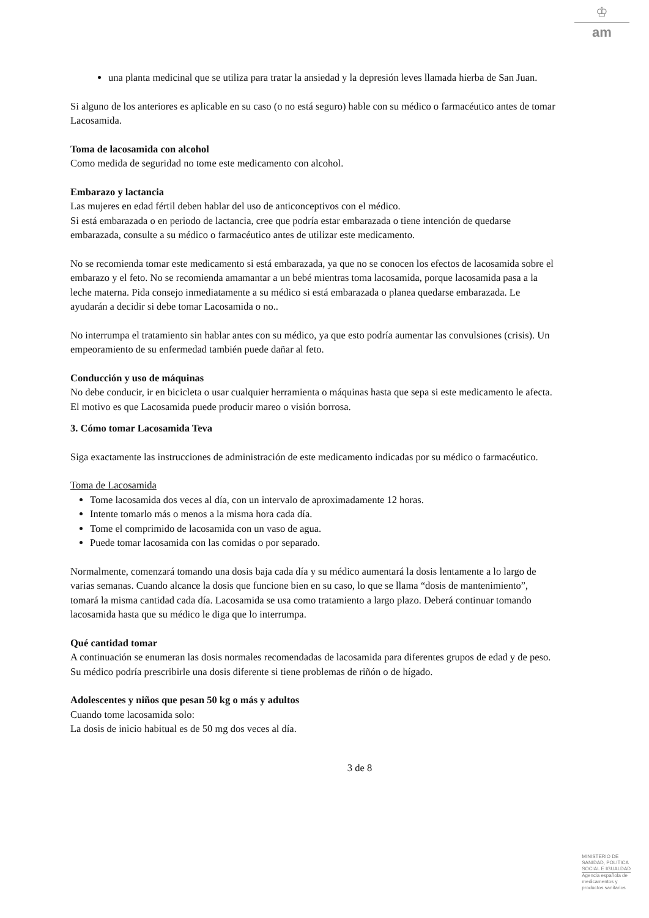♔
am
una planta medicinal que se utiliza para tratar la ansiedad y la depresión leves llamada hierba de San Juan.
Si alguno de los anteriores es aplicable en su caso (o no está seguro) hable con su médico o farmacéutico antes de tomar Lacosamida.
Toma de lacosamida con alcohol
Como medida de seguridad no tome este medicamento con alcohol.
Embarazo y lactancia
Las mujeres en edad fértil deben hablar del uso de anticonceptivos con el médico.
Si está embarazada o en periodo de lactancia, cree que podría estar embarazada o tiene intención de quedarse embarazada, consulte a su médico o farmacéutico antes de utilizar este medicamento.
No se recomienda tomar este medicamento si está embarazada, ya que no se conocen los efectos de lacosamida sobre el embarazo y el feto. No se recomienda amamantar a un bebé mientras toma lacosamida, porque lacosamida pasa a la leche materna. Pida consejo inmediatamente a su médico si está embarazada o planea quedarse embarazada. Le ayudarán a decidir si debe tomar Lacosamida o no..
No interrumpa el tratamiento sin hablar antes con su médico, ya que esto podría aumentar las convulsiones (crisis). Un empeoramiento de su enfermedad también puede dañar al feto.
Conducción y uso de máquinas
No debe conducir, ir en bicicleta o usar cualquier herramienta o máquinas hasta que sepa si este medicamento le afecta. El motivo es que Lacosamida puede producir mareo o visión borrosa.
3. Cómo tomar Lacosamida Teva
Siga exactamente las instrucciones de administración de este medicamento indicadas por su médico o farmacéutico.
Toma de Lacosamida
Tome lacosamida dos veces al día, con un intervalo de aproximadamente 12 horas.
Intente tomarlo más o menos a la misma hora cada día.
Tome el comprimido de lacosamida con un vaso de agua.
Puede tomar lacosamida con las comidas o por separado.
Normalmente, comenzará tomando una dosis baja cada día y su médico aumentará la dosis lentamente a lo largo de varias semanas. Cuando alcance la dosis que funcione bien en su caso, lo que se llama “dosis de mantenimiento”, tomará la misma cantidad cada día. Lacosamida se usa como tratamiento a largo plazo. Deberá continuar tomando lacosamida hasta que su médico le diga que lo interrumpa.
Qué cantidad tomar
A continuación se enumeran las dosis normales recomendadas de lacosamida para diferentes grupos de edad y de peso. Su médico podría prescribirle una dosis diferente si tiene problemas de riñón o de hígado.
Adolescentes y niños que pesan 50 kg o más y adultos
Cuando tome lacosamida solo:
La dosis de inicio habitual es de 50 mg dos veces al día.
3 de 8
MINISTERIO DE
SANIDAD, POLITICA
SOCIAL E IGUALDAD
Agencia española de
medicamentos y
productos sanitarios